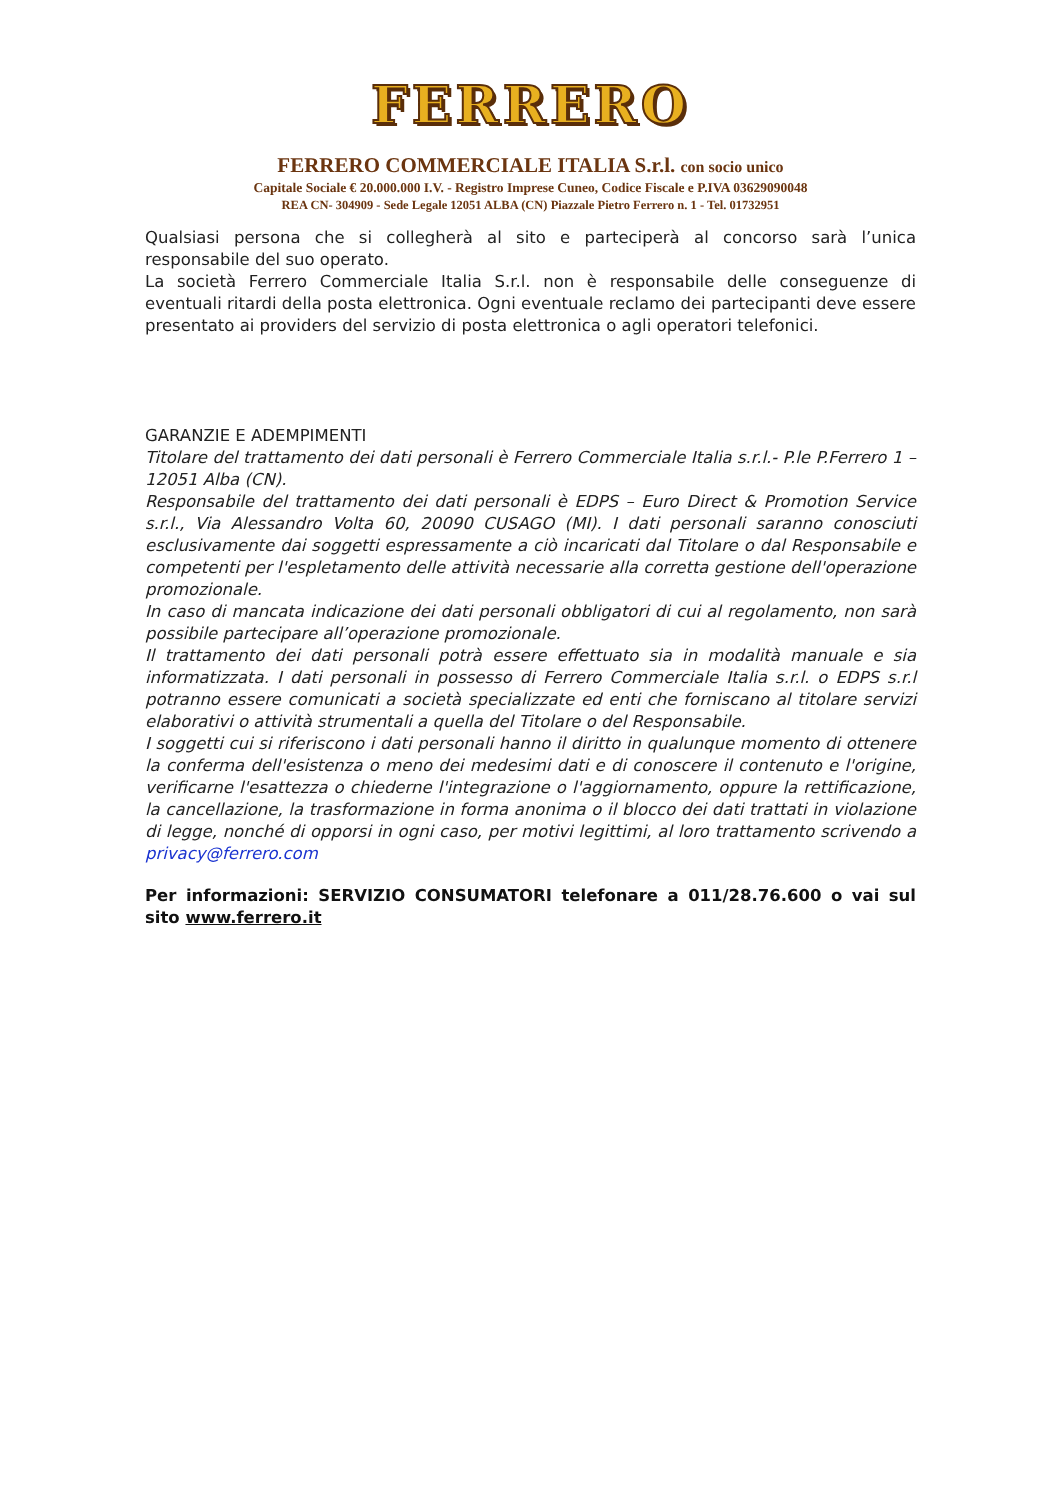FERRERO
FERRERO COMMERCIALE ITALIA S.r.l. con socio unico
Capitale Sociale € 20.000.000 I.V. - Registro Imprese Cuneo, Codice Fiscale e P.IVA 03629090048
REA CN- 304909 - Sede Legale 12051 ALBA (CN) Piazzale Pietro Ferrero n. 1 - Tel. 01732951
Qualsiasi persona che si collegherà al sito e parteciperà al concorso sarà l’unica responsabile del suo operato.
La società Ferrero Commerciale Italia S.r.l. non è responsabile delle conseguenze di eventuali ritardi della posta elettronica. Ogni eventuale reclamo dei partecipanti deve essere presentato ai providers del servizio di posta elettronica o agli operatori telefonici.
GARANZIE E ADEMPIMENTI
Titolare del trattamento dei dati personali è Ferrero Commerciale Italia s.r.l.- P.le P.Ferrero 1 – 12051 Alba (CN).
Responsabile del trattamento dei dati personali è EDPS – Euro Direct & Promotion Service s.r.l., Via Alessandro Volta 60, 20090 CUSAGO (MI). I dati personali saranno conosciuti esclusivamente dai soggetti espressamente a ciò incaricati dal Titolare o dal Responsabile e competenti per l'espletamento delle attività necessarie alla corretta gestione dell'operazione promozionale.
In caso di mancata indicazione dei dati personali obbligatori di cui al regolamento, non sarà possibile partecipare all’operazione promozionale.
Il trattamento dei dati personali potrà essere effettuato sia in modalità manuale e sia informatizzata. I dati personali in possesso di Ferrero Commerciale Italia s.r.l. o EDPS s.r.l potranno essere comunicati a società specializzate ed enti che forniscano al titolare servizi elaborativi o attività strumentali a quella del Titolare o del Responsabile.
I soggetti cui si riferiscono i dati personali hanno il diritto in qualunque momento di ottenere la conferma dell'esistenza o meno dei medesimi dati e di conoscere il contenuto e l'origine, verificarne l'esattezza o chiederne l'integrazione o l'aggiornamento, oppure la rettificazione, la cancellazione, la trasformazione in forma anonima o il blocco dei dati trattati in violazione di legge, nonché di opporsi in ogni caso, per motivi legittimi, al loro trattamento scrivendo a privacy@ferrero.com
Per informazioni: SERVIZIO CONSUMATORI telefonare a 011/28.76.600 o vai sul sito www.ferrero.it